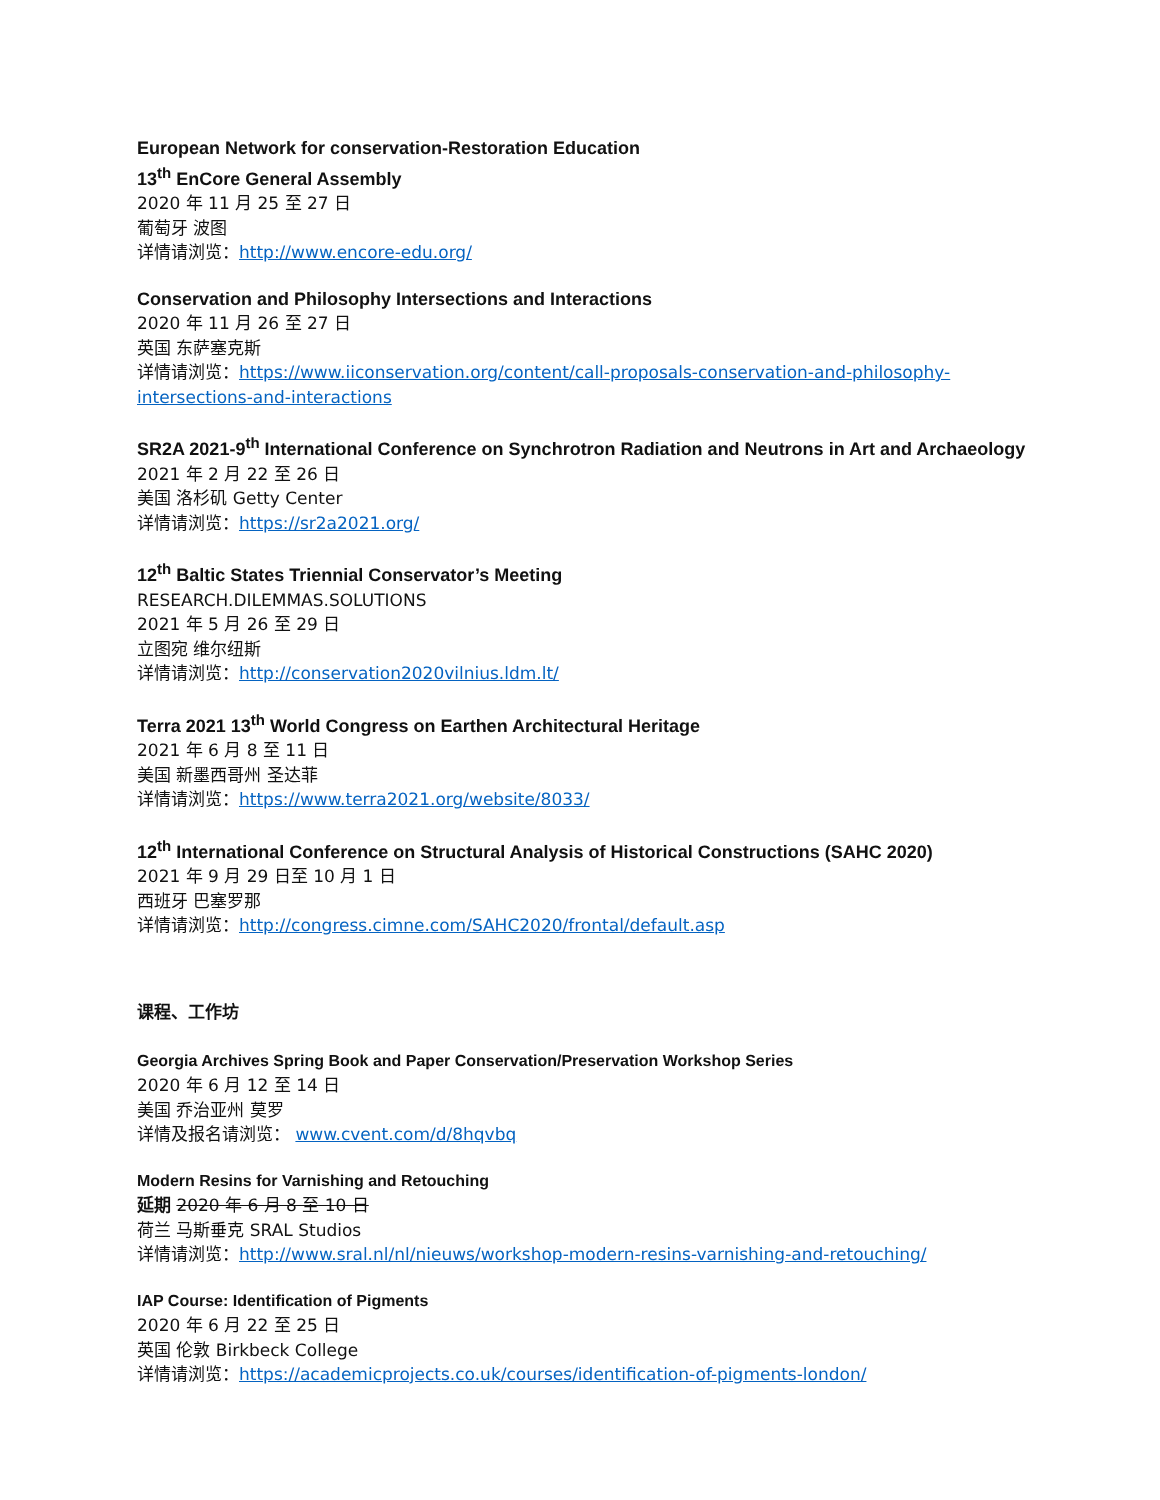European Network for conservation-Restoration Education
13<sup>th</sup> EnCore General Assembly
2020 年 11 月 25 至 27 日
葡萄牙 波图
详情请浏览：http://www.encore-edu.org/
Conservation and Philosophy Intersections and Interactions
2020 年 11 月 26 至 27 日
英国 东萨塞克斯
详情请浏览：https://www.iiconservation.org/content/call-proposals-conservation-and-philosophy-intersections-and-interactions
SR2A 2021-9<sup>th</sup> International Conference on Synchrotron Radiation and Neutrons in Art and Archaeology
2021 年 2 月 22 至 26 日
美国 洛杉矶 Getty Center
详情请浏览：https://sr2a2021.org/
12<sup>th</sup> Baltic States Triennial Conservator’s Meeting
RESEARCH.DILEMMAS.SOLUTIONS
2021 年 5 月 26 至 29 日
立图宛 维尔纽斯
详情请浏览：http://conservation2020vilnius.ldm.lt/
Terra 2021 13<sup>th</sup> World Congress on Earthen Architectural Heritage
2021 年 6 月 8 至 11 日
美国 新墨西哥州 圣达菲
详情请浏览：https://www.terra2021.org/website/8033/
12<sup>th</sup> International Conference on Structural Analysis of Historical Constructions (SAHC 2020)
2021 年 9 月 29 日至 10 月 1 日
西班牙 巴塞罗那
详情请浏览：http://congress.cimne.com/SAHC2020/frontal/default.asp
课程、工作坊
Georgia Archives Spring Book and Paper Conservation/Preservation Workshop Series
2020 年 6 月 12 至 14 日
美国 乔治亚州 莫罗
详情及报名请浏览： www.cvent.com/d/8hqvbq
Modern Resins for Varnishing and Retouching
延期 2020 年 6 月 8 至 10 日
荷兰 马斯垂克 SRAL Studios
详情请浏览：http://www.sral.nl/nl/nieuws/workshop-modern-resins-varnishing-and-retouching/
IAP Course: Identification of Pigments
2020 年 6 月 22 至 25 日
英国 伦敦 Birkbeck College
详情请浏览：https://academicprojects.co.uk/courses/identification-of-pigments-london/